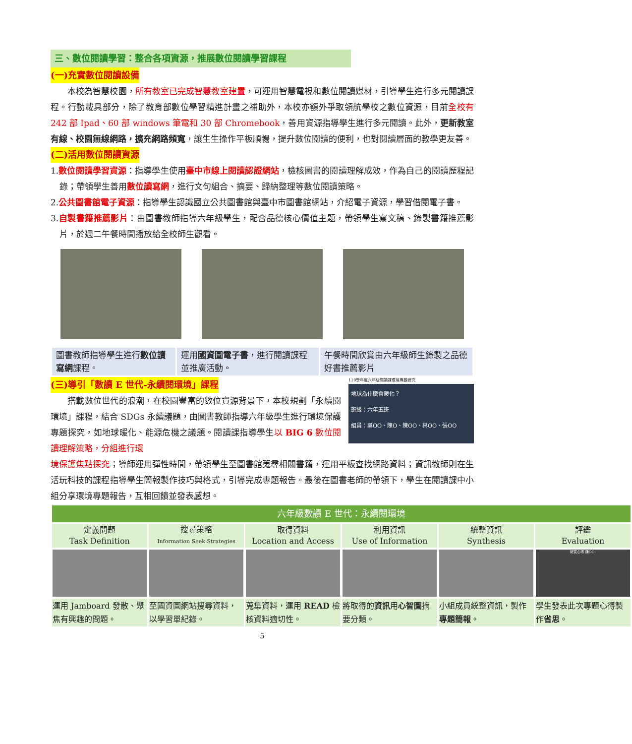三、數位閱讀學習：整合各項資源，推展數位閱讀學習課程
(一)充實數位閱讀設備
本校為智慧校園，所有教室已完成智慧教室建置，可運用智慧電視和數位閱讀媒材，引導學生進行多元閱讀課程。行動載具部分，除了教育部數位學習精進計畫之補助外，本校亦額外爭取領航學校之數位資源，目前全校有 242 部 Ipad、60 部 windows 筆電和 30 部 Chromebook，善用資源指導學生進行多元閱讀。此外，更新教室有線、校園無線網路，擴充網路頻寬，讓生生操作平板順暢，提升數位閱讀的便利，也對閱讀層面的教學更友善。
(二)活用數位閱讀資源
1.數位閱讀學習資源：指導學生使用臺中市線上閱讀認證網站，檢核圖書的閱讀理解成效，作為自己的閱讀歷程記錄；帶領學生善用數位讀寫網，進行文句組合、摘要、歸納整理等數位閱讀策略。
2.公共圖書館電子資源：指導學生認識國立公共圖書館與臺中市圖書館網站，介紹電子資源，學習借閱電子書。
3.自製書籍推薦影片：由圖書教師指導六年級學生，配合品德核心價值主題，帶領學生寫文稿、錄製書籍推薦影片，於週二午餐時間播放給全校師生觀看。
| 圖書教師指導學生進行 數位讀寫網 課程。 | 運用 國資圖電子書 ，進行閱讀課程並推廣活動。 | 午餐時間欣賞由六年級師生錄製之品德好書推薦影片 |
(三)導引「數讀 E 世代-永續閱環境」課程
搭載數位世代的浪潮，在校園豐富的數位資源背景下，本校規劃「永續閱環境」課程，結合 SDGs 永續議題，由圖書教師指導六年級學生進行環境保護專題探究，如地球暖化、能源危機之議題。閱讀課指導學生以 BIG 6 數位閱讀理解策略，分組進行環
110學年度六年級閱讀課環境專題研究
地球為什麼會暖化？
班級：六年五班
組員：吳OO、陳O、陳OO、林OO、張OO
境保護焦點探究；導師運用彈性時間，帶領學生至圖書館蒐尋相關書籍，運用平板查找網路資料；資訊教師則在生活玩科技的課程指導學生簡報製作技巧與格式，引導完成專題報告。最後在圖書老師的帶領下，學生在閱讀課中小組分享環境專題報告，互相回饋並發表感想。
| 六年級數讀 E 世代：永續閱環境 | | | | | |
| --- | --- | --- | --- | --- | --- |
| 定義問題 Task Definition | 搜尋策略 Information Seek Strategies | 取得資料 Location and Access | 利用資訊 Use of Information | 統整資訊 Synthesis | 評鑑 Evaluation |
| | | | | | 研究心得 陳OO: |
| 運用 Jamboard 發散、聚焦有興趣的問題。 | 至國資圖網站搜尋資料，以學習單紀錄。 | 蒐集資料，運用 READ 檢核資料適切性。 | 將取得的 資訊 用 心智圖 摘要分類。 | 小組成員統整資訊，製作 專題簡報 。 | 學生發表此次專題心得製作 省思 。 |
5